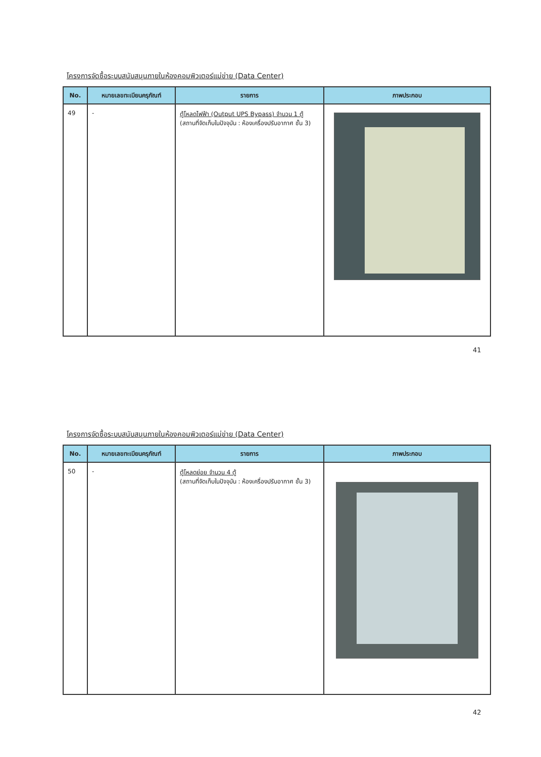โครงการจัดซื้อระบบสนับสนุนภายในห้องคอมพิวเตอร์แม่ข่าย (Data Center)
| No. | หมายเลขทะเบียนครุภัณฑ์ | รายการ | ภาพประกอบ |
| --- | --- | --- | --- |
| 49 | - | ตู้โหลดไฟฟ้า (Output UPS Bypass) จำนวน 1 ตู้ (สถานที่จัดเก็บในปัจจุบัน : ห้องเครื่องปรับอากาศ ชั้น 3) | |
41
โครงการจัดซื้อระบบสนับสนุนภายในห้องคอมพิวเตอร์แม่ข่าย (Data Center)
| No. | หมายเลขทะเบียนครุภัณฑ์ | รายการ | ภาพประกอบ |
| --- | --- | --- | --- |
| 50 | - | ตู้โหลดย่อย จำนวน 4 ตู้ (สถานที่จัดเก็บในปัจจุบัน : ห้องเครื่องปรับอากาศ ชั้น 3) | |
42